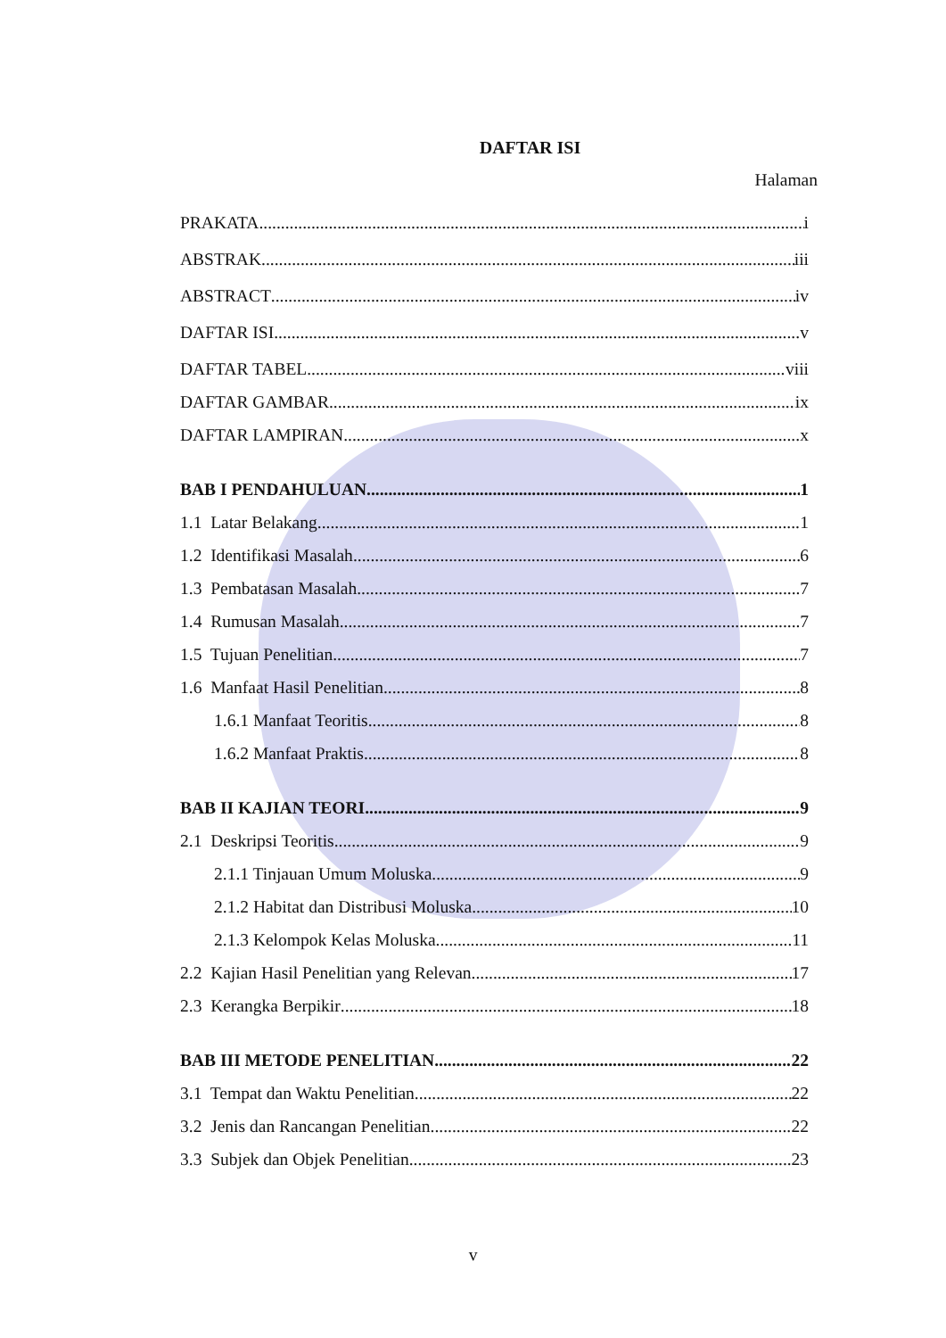DAFTAR ISI
Halaman
PRAKATA i
ABSTRAK iii
ABSTRACT iv
DAFTAR ISI v
DAFTAR TABEL viii
DAFTAR GAMBAR ix
DAFTAR LAMPIRAN x
BAB I PENDAHULUAN 1
1.1 Latar Belakang 1
1.2 Identifikasi Masalah 6
1.3 Pembatasan Masalah 7
1.4 Rumusan Masalah 7
1.5 Tujuan Penelitian 7
1.6 Manfaat Hasil Penelitian 8
1.6.1 Manfaat Teoritis 8
1.6.2 Manfaat Praktis 8
BAB II KAJIAN TEORI 9
2.1 Deskripsi Teoritis 9
2.1.1 Tinjauan Umum Moluska 9
2.1.2 Habitat dan Distribusi Moluska 10
2.1.3 Kelompok Kelas Moluska 11
2.2 Kajian Hasil Penelitian yang Relevan 17
2.3 Kerangka Berpikir 18
BAB III METODE PENELITIAN 22
3.1 Tempat dan Waktu Penelitian 22
3.2 Jenis dan Rancangan Penelitian 22
3.3 Subjek dan Objek Penelitian 23
v